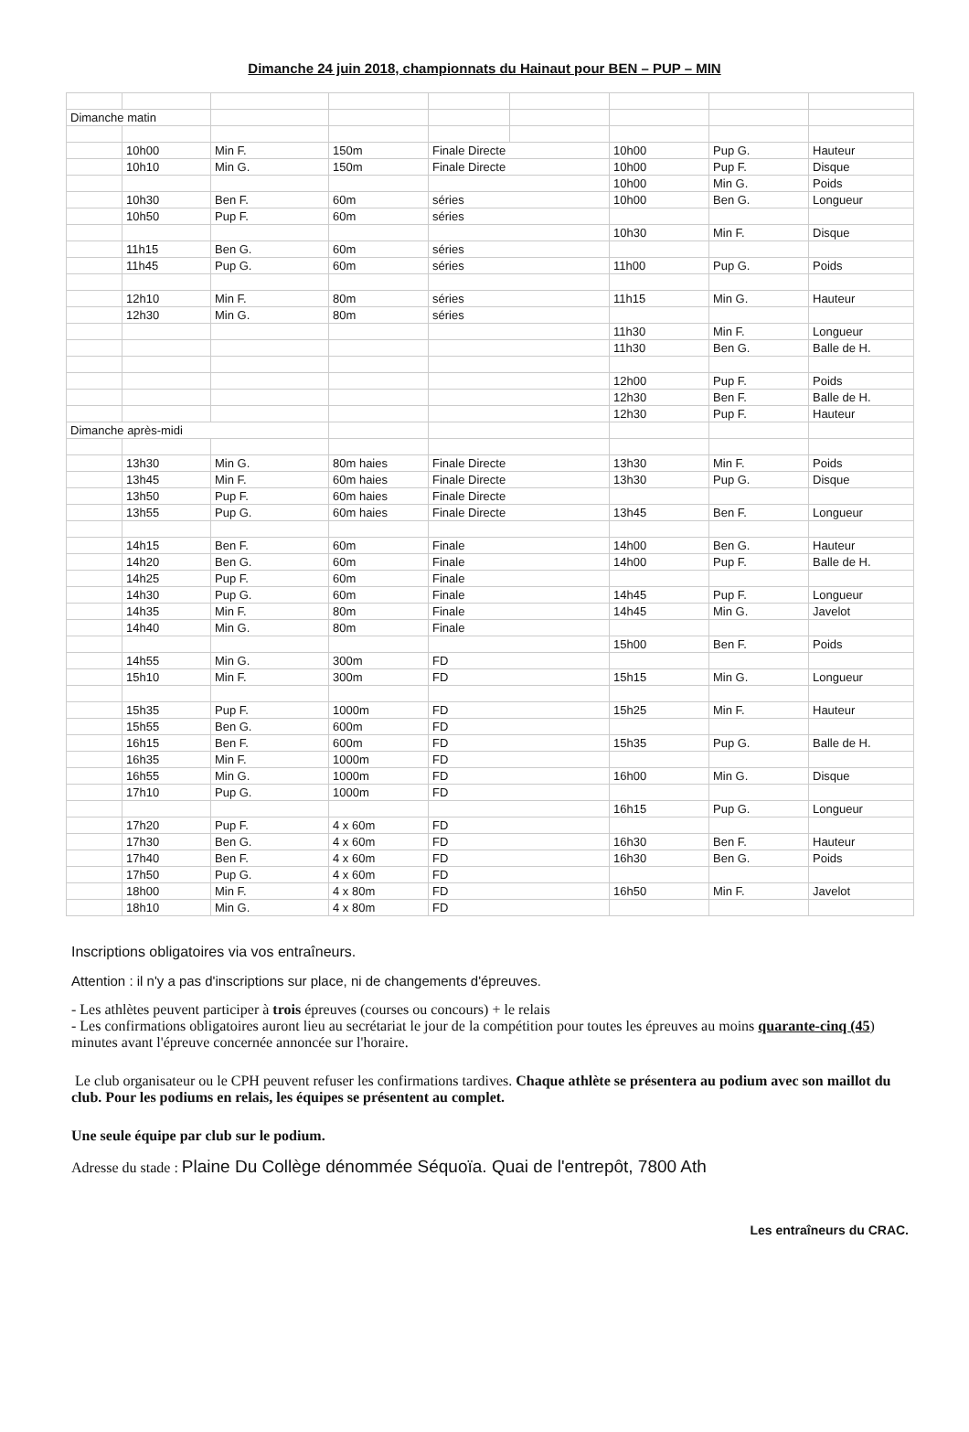Dimanche 24 juin 2018, championnats du Hainaut pour BEN – PUP – MIN
| Dimanche matin | | | | | | | | |
| | 10h00 | Min F. | 150m | Finale Directe | | 10h00 | Pup G. | Hauteur |
| | 10h10 | Min G. | 150m | Finale Directe | | 10h00 | Pup F. | Disque |
| | | | | | | 10h00 | Min G. | Poids |
| | 10h30 | Ben F. | 60m | séries | | 10h00 | Ben G. | Longueur |
| | 10h50 | Pup F. | 60m | séries | | | | |
| | | | | | | 10h30 | Min F. | Disque |
| | 11h15 | Ben G. | 60m | séries | | | | |
| | 11h45 | Pup G. | 60m | séries | | 11h00 | Pup G. | Poids |
| | 12h10 | Min F. | 80m | séries | | 11h15 | Min G. | Hauteur |
| | 12h30 | Min G. | 80m | séries | | | | |
| | | | | | | 11h30 | Min F. | Longueur |
| | | | | | | 11h30 | Ben G. | Balle de H. |
| | | | | | | 12h00 | Pup F. | Poids |
| | | | | | | 12h30 | Ben F. | Balle de H. |
| | | | | | | 12h30 | Pup F. | Hauteur |
| Dimanche après-midi | | | | | | | | |
| | 13h30 | Min G. | 80m haies | Finale Directe | | 13h30 | Min F. | Poids |
| | 13h45 | Min F. | 60m haies | Finale Directe | | 13h30 | Pup G. | Disque |
| | 13h50 | Pup F. | 60m haies | Finale Directe | | | | |
| | 13h55 | Pup G. | 60m haies | Finale Directe | | 13h45 | Ben F. | Longueur |
| | 14h15 | Ben F. | 60m | Finale | | 14h00 | Ben G. | Hauteur |
| | 14h20 | Ben G. | 60m | Finale | | 14h00 | Pup F. | Balle de H. |
| | 14h25 | Pup F. | 60m | Finale | | | | |
| | 14h30 | Pup G. | 60m | Finale | | 14h45 | Pup F. | Longueur |
| | 14h35 | Min F. | 80m | Finale | | 14h45 | Min G. | Javelot |
| | 14h40 | Min G. | 80m | Finale | | | | |
| | | | | | | 15h00 | Ben F. | Poids |
| | 14h55 | Min G. | 300m | FD | | | | |
| | 15h10 | Min F. | 300m | FD | | 15h15 | Min G. | Longueur |
| | 15h35 | Pup F. | 1000m | FD | | 15h25 | Min F. | Hauteur |
| | 15h55 | Ben G. | 600m | FD | | | | |
| | 16h15 | Ben F. | 600m | FD | | 15h35 | Pup G. | Balle de H. |
| | 16h35 | Min F. | 1000m | FD | | | | |
| | 16h55 | Min G. | 1000m | FD | | 16h00 | Min G. | Disque |
| | 17h10 | Pup G. | 1000m | FD | | | | |
| | | | | | | 16h15 | Pup G. | Longueur |
| | 17h20 | Pup F. | 4 x 60m | FD | | | | |
| | 17h30 | Ben G. | 4 x 60m | FD | | 16h30 | Ben F. | Hauteur |
| | 17h40 | Ben F. | 4 x 60m | FD | | 16h30 | Ben G. | Poids |
| | 17h50 | Pup G. | 4 x 60m | FD | | | | |
| | 18h00 | Min F. | 4 x 80m | FD | | 16h50 | Min F. | Javelot |
| | 18h10 | Min G. | 4 x 80m | FD | | | | |
Inscriptions obligatoires via vos entraîneurs.
Attention : il n'y a pas d'inscriptions sur place, ni de changements d'épreuves.
- Les athlètes peuvent participer à trois épreuves (courses ou concours) + le relais
- Les confirmations obligatoires auront lieu au secrétariat le jour de la compétition pour toutes les épreuves au moins quarante-cinq (45) minutes avant l'épreuve concernée annoncée sur l'horaire.
Le club organisateur ou le CPH peuvent refuser les confirmations tardives. Chaque athlète se présentera au podium avec son maillot du club. Pour les podiums en relais, les équipes se présentent au complet.
Une seule équipe par club sur le podium.
Adresse du stade : Plaine Du Collège dénommée Séquoïa. Quai de l'entrepôt, 7800 Ath
Les entraîneurs du CRAC.